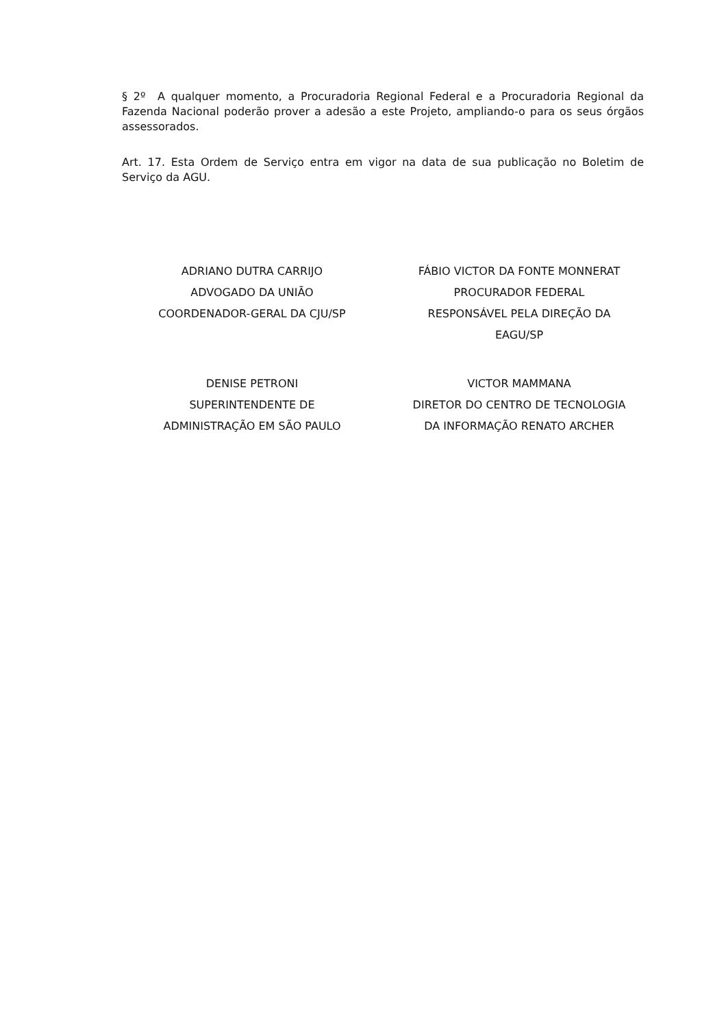§ 2º A qualquer momento, a Procuradoria Regional Federal e a Procuradoria Regional da Fazenda Nacional poderão prover a adesão a este Projeto, ampliando-o para os seus órgãos assessorados.
Art. 17. Esta Ordem de Serviço entra em vigor na data de sua publicação no Boletim de Serviço da AGU.
ADRIANO DUTRA CARRIJO
ADVOGADO DA UNIÃO
COORDENADOR-GERAL DA CJU/SP
FÁBIO VICTOR DA FONTE MONNERAT
PROCURADOR FEDERAL
RESPONSÁVEL PELA DIREÇÃO DA
EAGU/SP
DENISE PETRONI
SUPERINTENDENTE DE
ADMINISTRAÇÃO EM SÃO PAULO
VICTOR MAMMANA
DIRETOR DO CENTRO DE TECNOLOGIA
DA INFORMAÇÃO RENATO ARCHER